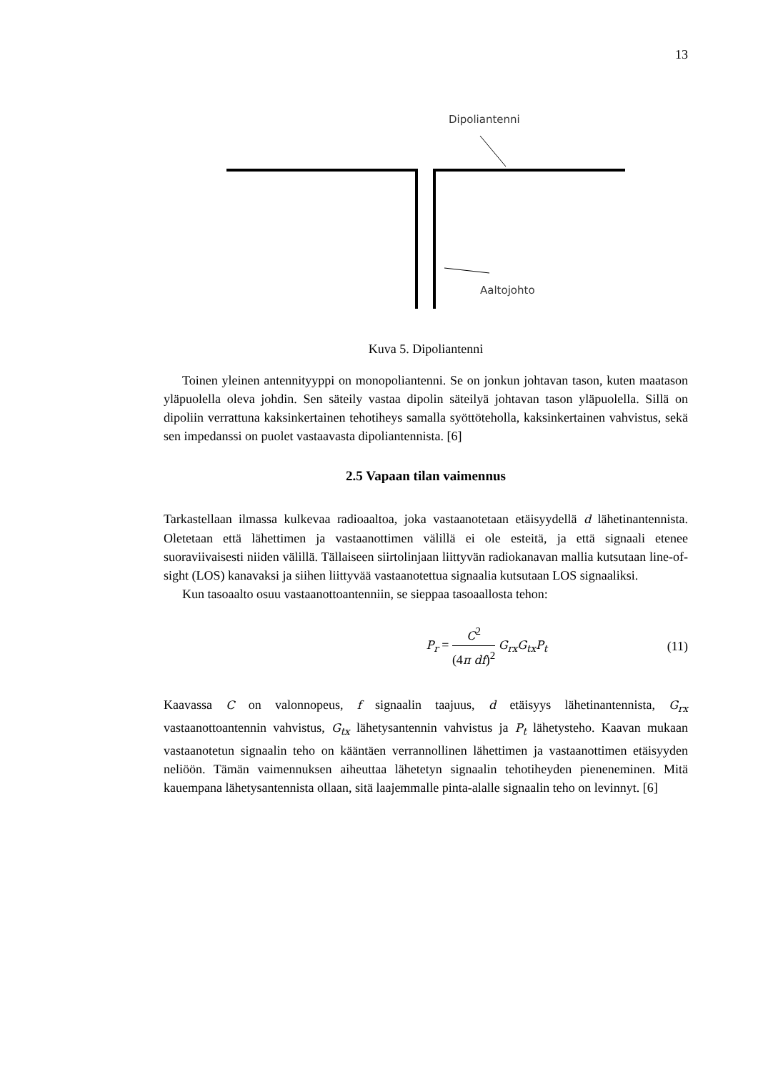13
Dipoliantenni
Aaltojohto
Kuva 5. Dipoliantenni
Toinen yleinen antennityyppi on monopoliantenni. Se on jonkun johtavan tason, kuten maatason yläpuolella oleva johdin. Sen säteily vastaa dipolin säteilyä johtavan tason yläpuolella. Sillä on dipoliin verrattuna kaksinkertainen tehotiheys samalla syöttöteholla, kaksinkertainen vahvistus, sekä sen impedanssi on puolet vastaavasta dipoliantennista. [6]
2.5 Vapaan tilan vaimennus
Tarkastellaan ilmassa kulkevaa radioaaltoa, joka vastaanotetaan etäisyydellä d lähetinantennista. Oletetaan että lähettimen ja vastaanottimen välillä ei ole esteitä, ja että signaali etenee suoraviivaisesti niiden välillä. Tällaiseen siirtolinjaan liittyvän radiokanavan mallia kutsutaan line-of-sight (LOS) kanavaksi ja siihen liittyvää vastaanotettua signaalia kutsutaan LOS signaaliksi.
Kun tasoaalto osuu vastaanottoantenniin, se sieppaa tasoaallosta tehon:
P<sub>r</sub> = C<sup>2</sup> (4π df)<sup>2</sup> G<sub>rx</sub>G<sub>tx</sub>P<sub>t</sub> (11)
Kaavassa C on valonnopeus, f signaalin taajuus, d etäisyys lähetinantennista, G<sub>rx</sub> vastaanottoantennin vahvistus, G<sub>tx</sub> lähetysantennin vahvistus ja P<sub>t</sub> lähetysteho. Kaavan mukaan vastaanotetun signaalin teho on kääntäen verrannollinen lähettimen ja vastaanottimen etäisyyden neliöön. Tämän vaimennuksen aiheuttaa lähetetyn signaalin tehotiheyden pieneneminen. Mitä kauempana lähetysantennista ollaan, sitä laajemmalle pinta-alalle signaalin teho on levinnyt. [6]